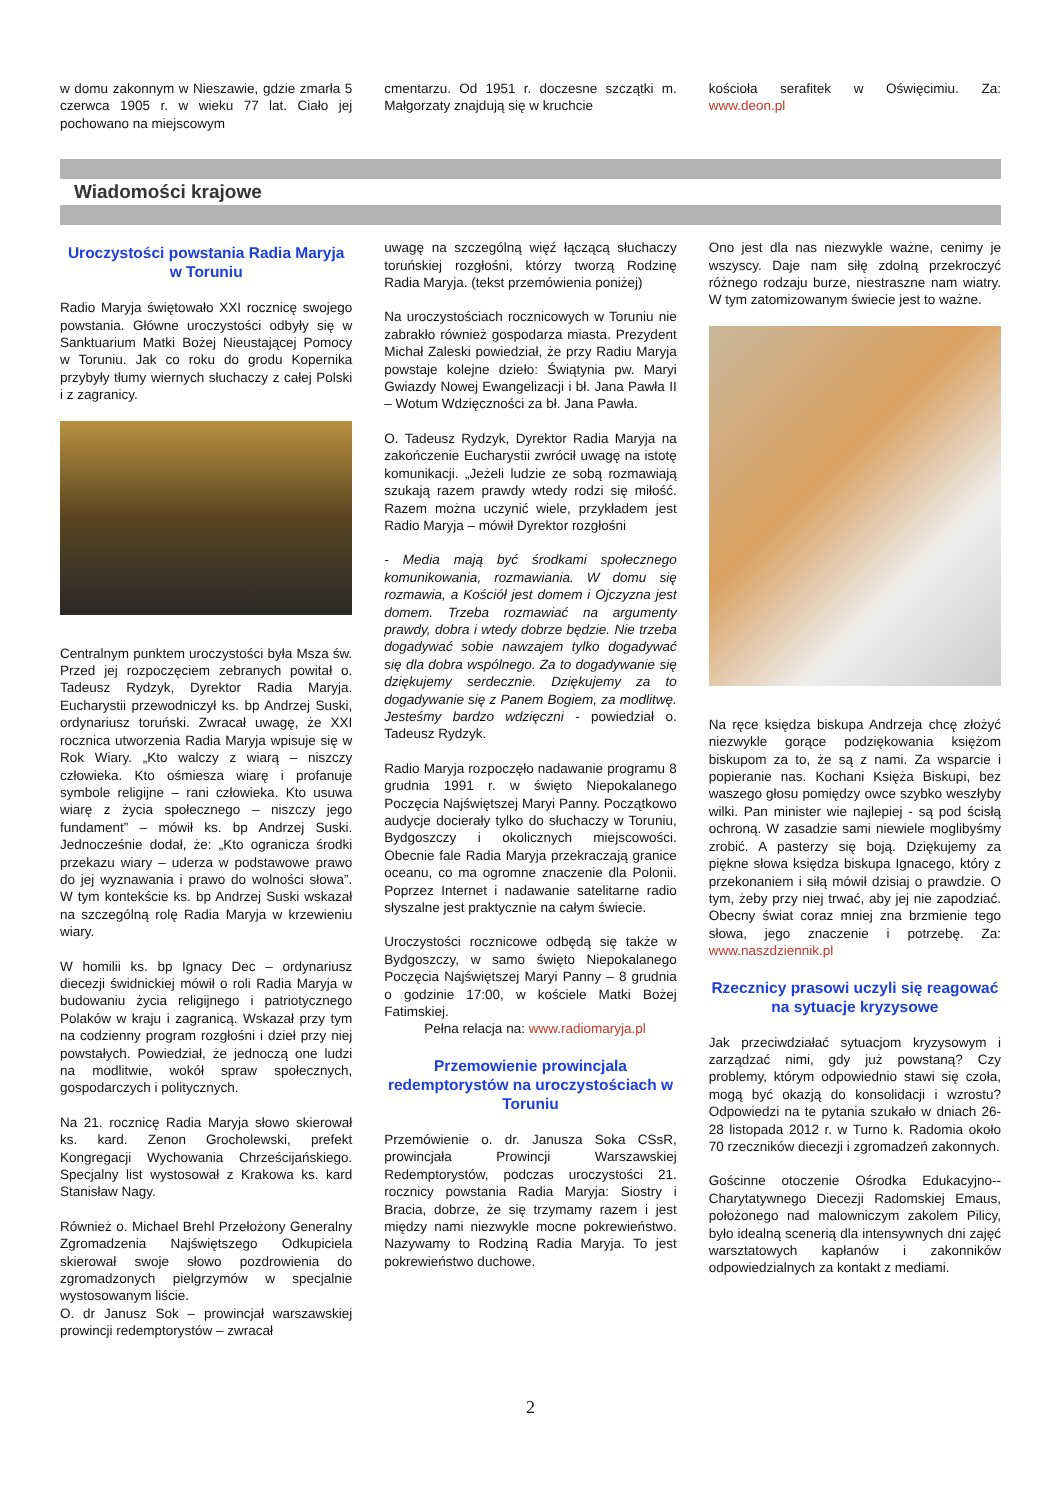w domu zakonnym w Nieszawie, gdzie zmarła 5 czerwca 1905 r. w wieku 77 lat. Ciało jej pochowano na miejscowym
cmentarzu. Od 1951 r. doczesne szczątki m. Małgorzaty znajdują się w kruchcie
kościoła serafitek w Oświęcimiu. Za: www.deon.pl
Wiadomości krajowe
Uroczystości powstania Radia Maryja w Toruniu
Radio Maryja świętowało XXI rocznicę swojego powstania. Główne uroczystości odbyły się w Sanktuarium Matki Bożej Nieustającej Pomocy w Toruniu. Jak co roku do grodu Kopernika przybyły tłumy wiernych słuchaczy z całej Polski i z zagranicy.
Centralnym punktem uroczystości była Msza św. Przed jej rozpoczęciem zebranych powitał o. Tadeusz Rydzyk, Dyrektor Radia Maryja. Eucharystii przewodniczył ks. bp Andrzej Suski, ordynariusz toruński. Zwracał uwagę, że XXI rocznica utworzenia Radia Maryja wpisuje się w Rok Wiary. „Kto walczy z wiarą – niszczy człowieka. Kto ośmiesza wiarę i profanuje symbole religijne – rani człowieka. Kto usuwa wiarę z życia społecznego – niszczy jego fundament” – mówił ks. bp Andrzej Suski. Jednocześnie dodał, że: „Kto ogranicza środki przekazu wiary – uderza w podstawowe prawo do jej wyznawania i prawo do wolności słowa”. W tym kontekście ks. bp Andrzej Suski wskazał na szczególną rolę Radia Maryja w krzewieniu wiary.
W homilii ks. bp Ignacy Dec – ordynariusz diecezji świdnickiej mówił o roli Radia Maryja w budowaniu życia religijnego i patriotycznego Polaków w kraju i zagranicą. Wskazał przy tym na codzienny program rozgłośni i dzieł przy niej powstałych. Powiedział, że jednoczą one ludzi na modlitwie, wokół spraw społecznych, gospodarczych i politycznych.
Na 21. rocznicę Radia Maryja słowo skierował ks. kard. Zenon Grocholewski, prefekt Kongregacji Wychowania Chrześcijańskiego. Specjalny list wystosował z Krakowa ks. kard Stanisław Nagy.
Również o. Michael Brehl Przełożony Generalny Zgromadzenia Najświętszego Odkupiciela skierował swoje słowo pozdrowienia do zgromadzonych pielgrzymów w specjalnie wystosowanym liście.
O. dr Janusz Sok – prowincjał warszawskiej prowincji redemptorystów – zwracał
uwagę na szczególną więź łączącą słuchaczy toruńskiej rozgłośni, którzy tworzą Rodzinę Radia Maryja. (tekst przemówienia poniżej)
Na uroczystościach rocznicowych w Toruniu nie zabrakło również gospodarza miasta. Prezydent Michał Zaleski powiedział, że przy Radiu Maryja powstaje kolejne dzieło: Świątynia pw. Maryi Gwiazdy Nowej Ewangelizacji i bł. Jana Pawła II – Wotum Wdzięczności za bł. Jana Pawła.
O. Tadeusz Rydzyk, Dyrektor Radia Maryja na zakończenie Eucharystii zwrócił uwagę na istotę komunikacji. „Jeżeli ludzie ze sobą rozmawiają szukają razem prawdy wtedy rodzi się miłość. Razem można uczynić wiele, przykładem jest Radio Maryja – mówił Dyrektor rozgłośni
- Media mają być środkami społecznego komunikowania, rozmawiania. W domu się rozmawia, a Kościół jest domem i Ojczyzna jest domem. Trzeba rozmawiać na argumenty prawdy, dobra i wtedy dobrze będzie. Nie trzeba dogadywać sobie nawzajem tylko dogadywać się dla dobra wspólnego. Za to dogadywanie się dziękujemy serdecznie. Dziękujemy za to dogadywanie się z Panem Bogiem, za modlitwę. Jesteśmy bardzo wdzięczni - powiedział o. Tadeusz Rydzyk.
Radio Maryja rozpoczęło nadawanie programu 8 grudnia 1991 r. w święto Niepokalanego Poczęcia Najświętszej Maryi Panny. Początkowo audycje docierały tylko do słuchaczy w Toruniu, Bydgoszczy i okolicznych miejscowości. Obecnie fale Radia Maryja przekraczają granice oceanu, co ma ogromne znaczenie dla Polonii. Poprzez Internet i nadawanie satelitarne radio słyszalne jest praktycznie na całym świecie.
Uroczystości rocznicowe odbędą się także w Bydgoszczy, w samo święto Niepokalanego Poczęcia Najświętszej Maryi Panny – 8 grudnia o godzinie 17:00, w kościele Matki Bożej Fatimskiej.
Pełna relacja na: www.radiomaryja.pl
Przemowienie prowincjala redemptorystów na uroczystościach w Toruniu
Przemówienie o. dr. Janusza Soka CSsR, prowincjała Prowincji Warszawskiej Redemptorystów, podczas uroczystości 21. rocznicy powstania Radia Maryja: Siostry i Bracia, dobrze, że się trzymamy razem i jest między nami niezwykle mocne pokrewieństwo. Nazywamy to Rodziną Radia Maryja. To jest pokrewieństwo duchowe.
Ono jest dla nas niezwykle ważne, cenimy je wszyscy. Daje nam siłę zdolną przekroczyć różnego rodzaju burze, niestraszne nam wiatry. W tym zatomizowanym świecie jest to ważne.
Na ręce księdza biskupa Andrzeja chcę złożyć niezwykle gorące podziękowania księżom biskupom za to, że są z nami. Za wsparcie i popieranie nas. Kochani Księża Biskupi, bez waszego głosu pomiędzy owce szybko weszłyby wilki. Pan minister wie najlepiej - są pod ścisłą ochroną. W zasadzie sami niewiele moglibyśmy zrobić. A pasterzy się boją. Dziękujemy za piękne słowa księdza biskupa Ignacego, który z przekonaniem i siłą mówił dzisiaj o prawdzie. O tym, żeby przy niej trwać, aby jej nie zapodziać. Obecny świat coraz mniej zna brzmienie tego słowa, jego znaczenie i potrzebę. Za: www.naszdziennik.pl
Rzecznicy prasowi uczyli się reagować na sytuacje kryzysowe
Jak przeciwdziałać sytuacjom kryzysowym i zarządzać nimi, gdy już powstaną? Czy problemy, którym odpowiednio stawi się czoła, mogą być okazją do konsolidacji i wzrostu? Odpowiedzi na te pytania szukało w dniach 26-28 listopada 2012 r. w Turno k. Radomia około 70 rzeczników diecezji i zgromadzeń zakonnych.
Gościnne otoczenie Ośrodka Edukacyjno--Charytatywnego Diecezji Radomskiej Emaus, położonego nad malowniczym zakolem Pilicy, było idealną scenerią dla intensywnych dni zajęć warsztatowych kapłanów i zakonników odpowiedzialnych za kontakt z mediami.
2